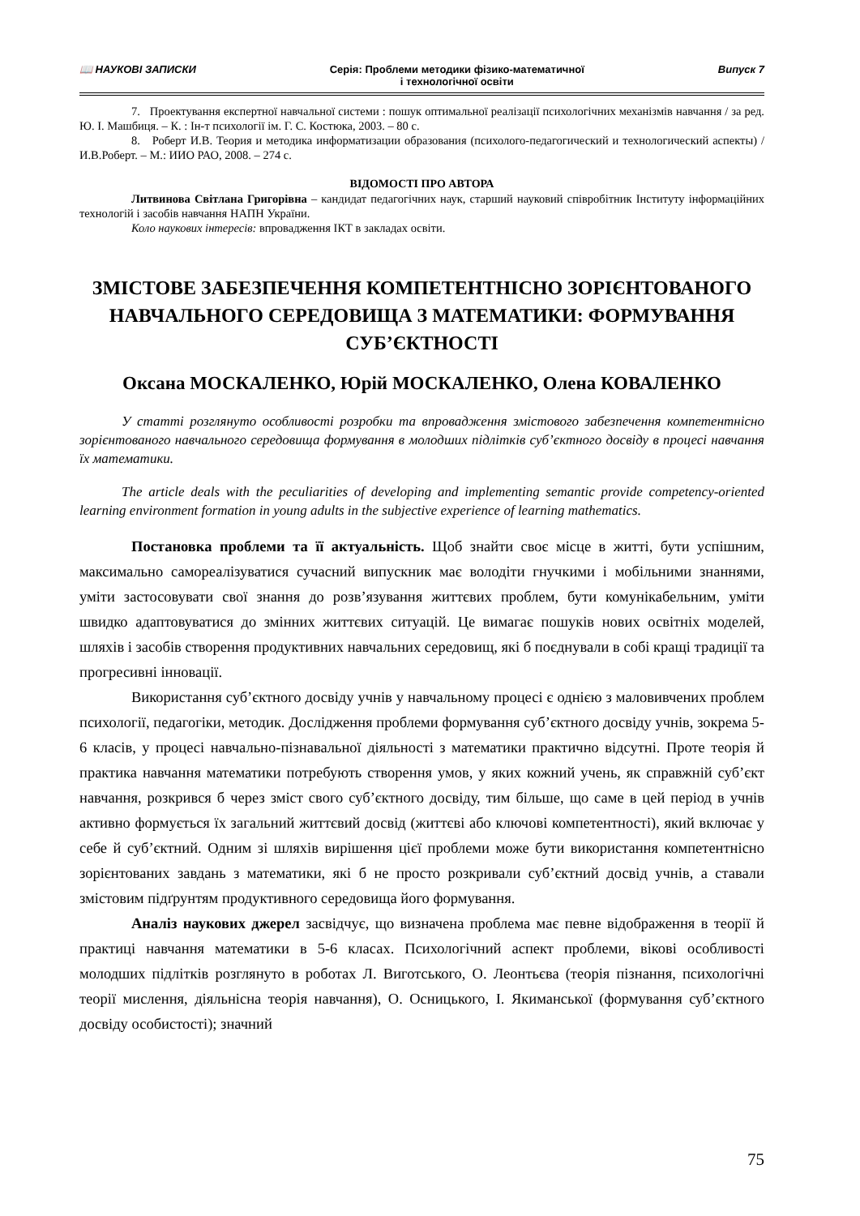📖 НАУКОВІ ЗАПИСКИ Серія: Проблеми методики фізико-математичної
і технологічної освіти Випуск 7
7. Проектування експертної навчальної системи : пошук оптимальної реалізації психологічних механізмів навчання / за ред. Ю. І. Машбиця. – К. : Ін-т психології ім. Г. С. Костюка, 2003. – 80 с.
8. Роберт И.В. Теория и методика информатизации образования (психолого-педагогический и технологический аспекты) / И.В.Роберт. – М.: ИИО РАО, 2008. – 274 с.
ВІДОМОСТІ ПРО АВТОРА
Литвинова Світлана Григорівна – кандидат педагогічних наук, старший науковий співробітник Інституту інформаційних технологій і засобів навчання НАПН України.
Коло наукових інтересів: впровадження ІКТ в закладах освіти.
ЗМІСТОВЕ ЗАБЕЗПЕЧЕННЯ КОМПЕТЕНТНІСНО ЗОРІЄНТОВАНОГО НАВЧАЛЬНОГО СЕРЕДОВИЩА З МАТЕМАТИКИ: ФОРМУВАННЯ СУБ’ЄКТНОСТІ
Оксана МОСКАЛЕНКО, Юрій МОСКАЛЕНКО, Олена КОВАЛЕНКО
У статті розглянуто особливості розробки та впровадження змістового забезпечення компетентнісно зорієнтованого навчального середовища формування в молодших підлітків суб’єктного досвіду в процесі навчання їх математики.
The article deals with the peculiarities of developing and implementing semantic provide competency-oriented learning environment formation in young adults in the subjective experience of learning mathematics.
Постановка проблеми та її актуальність. Щоб знайти своє місце в житті, бути успішним, максимально самореалізуватися сучасний випускник має володіти гнучкими і мобільними знаннями, уміти застосовувати свої знання до розв’язування життєвих проблем, бути комунікабельним, уміти швидко адаптовуватися до змінних життєвих ситуацій. Це вимагає пошуків нових освітніх моделей, шляхів і засобів створення продуктивних навчальних середовищ, які б поєднували в собі кращі традиції та прогресивні інновації.
Використання суб’єктного досвіду учнів у навчальному процесі є однією з маловивчених проблем психології, педагогіки, методик. Дослідження проблеми формування суб’єктного досвіду учнів, зокрема 5-6 класів, у процесі навчально-пізнавальної діяльності з математики практично відсутні. Проте теорія й практика навчання математики потребують створення умов, у яких кожний учень, як справжній суб’єкт навчання, розкрився б через зміст свого суб’єктного досвіду, тим більше, що саме в цей період в учнів активно формується їх загальний життєвий досвід (життєві або ключові компетентності), який включає у себе й суб’єктний. Одним зі шляхів вирішення цієї проблеми може бути використання компетентнісно зорієнтованих завдань з математики, які б не просто розкривали суб’єктний досвід учнів, а ставали змістовим підґрунтям продуктивного середовища його формування.
Аналіз наукових джерел засвідчує, що визначена проблема має певне відображення в теорії й практиці навчання математики в 5-6 класах. Психологічний аспект проблеми, вікові особливості молодших підлітків розглянуто в роботах Л. Виготського, О. Леонтьєва (теорія пізнання, психологічні теорії мислення, діяльнісна теорія навчання), О. Осницького, І. Якиманської (формування суб’єктного досвіду особистості); значний
75